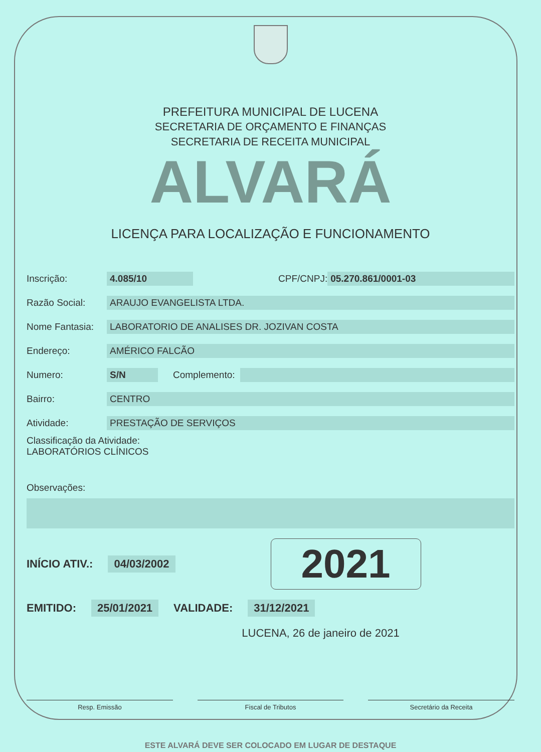PREFEITURA MUNICIPAL DE LUCENA
SECRETARIA DE ORÇAMENTO E FINANÇAS
SECRETARIA DE RECEITA MUNICIPAL
ALVARÁ
LICENÇA PARA LOCALIZAÇÃO E FUNCIONAMENTO
Inscrição: 4.085/10 CPF/CNPJ: 05.270.861/0001-03
Razão Social: ARAUJO EVANGELISTA LTDA.
Nome Fantasia: LABORATORIO DE ANALISES DR. JOZIVAN COSTA
Endereço: AMÉRICO FALCÃO
Numero: S/N Complemento:
Bairro: CENTRO
Atividade: PRESTAÇÃO DE SERVIÇOS
Classificação da Atividade:
LABORATÓRIOS CLÍNICOS
Observações:
INÍCIO ATIV.: 04/03/2002 2021
EMITIDO: 25/01/2021 VALIDADE: 31/12/2021
LUCENA, 26 de janeiro de 2021
Resp. Emissão Fiscal de Tributos Secretário da Receita
ESTE ALVARÁ DEVE SER COLOCADO EM LUGAR DE DESTAQUE